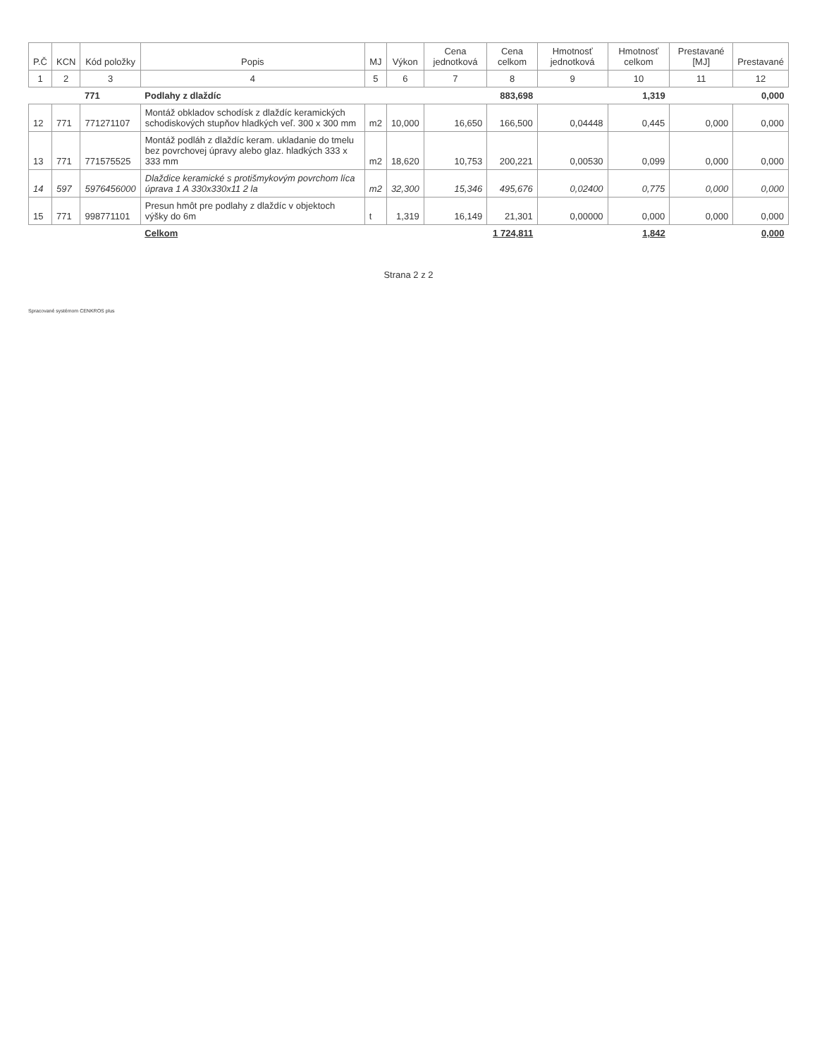| P.Č | KCN | Kód položky | Popis | MJ | Výkon | Cena jednotková | Cena celkom | Hmotnosť jednotková | Hmotnosť celkom | Prestavané [MJ] | Prestavané |
| --- | --- | --- | --- | --- | --- | --- | --- | --- | --- | --- | --- |
| 1 | 2 | 3 | 4 | 5 | 6 | 7 | 8 | 9 | 10 | 11 | 12 |
| | | 771 | Podlahy z dlaždíc | | | | 883,698 | | 1,319 | | 0,000 |
| 12 | 771 | 771271107 | Montáž obkladov schodísk z dlaždíc keramických schodiskových stupňov hladkých veľ. 300 x 300 mm | m2 | 10,000 | 16,650 | 166,500 | 0,04448 | 0,445 | 0,000 | 0,000 |
| 13 | 771 | 771575525 | Montáž podláh z dlaždíc keram. ukladanie do tmelu bez povrchovej úpravy alebo glaz. hladkých 333 x 333 mm | m2 | 18,620 | 10,753 | 200,221 | 0,00530 | 0,099 | 0,000 | 0,000 |
| 14 | 597 | 5976456000 | Dlaždice keramické s protišmykovým povrchom líca úprava 1 A 330x330x11 2 la | m2 | 32,300 | 15,346 | 495,676 | 0,02400 | 0,775 | 0,000 | 0,000 |
| 15 | 771 | 998771101 | Presun hmôt pre podlahy z dlaždíc v objektoch výšky do 6m | t | 1,319 | 16,149 | 21,301 | 0,00000 | 0,000 | 0,000 | 0,000 |
| | | | Celkom | | | | 1 724,811 | | 1,842 | | 0,000 |
Strana 2 z 2
Spracované systémom CENKROS plus